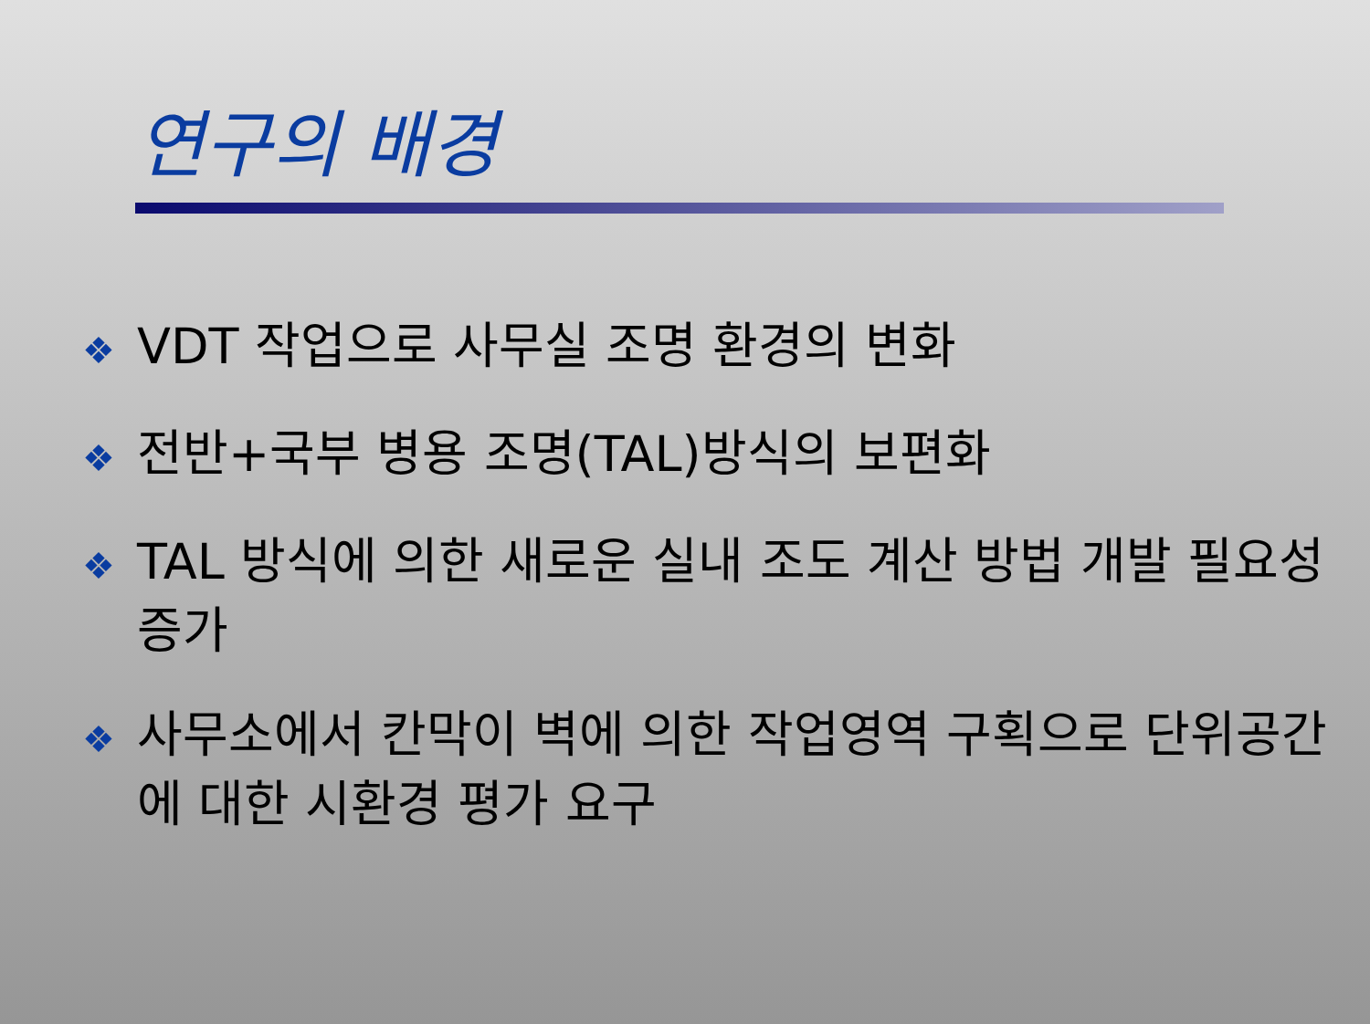연구의 배경
❖ VDT 작업으로 사무실 조명 환경의 변화
❖ 전반+국부 병용 조명(TAL)방식의 보편화
❖ TAL 방식에 의한 새로운 실내 조도 계산 방법 개발 필요성 증가
❖ 사무소에서 칸막이 벽에 의한 작업영역 구획으로 단위공간에 대한 시환경 평가 요구